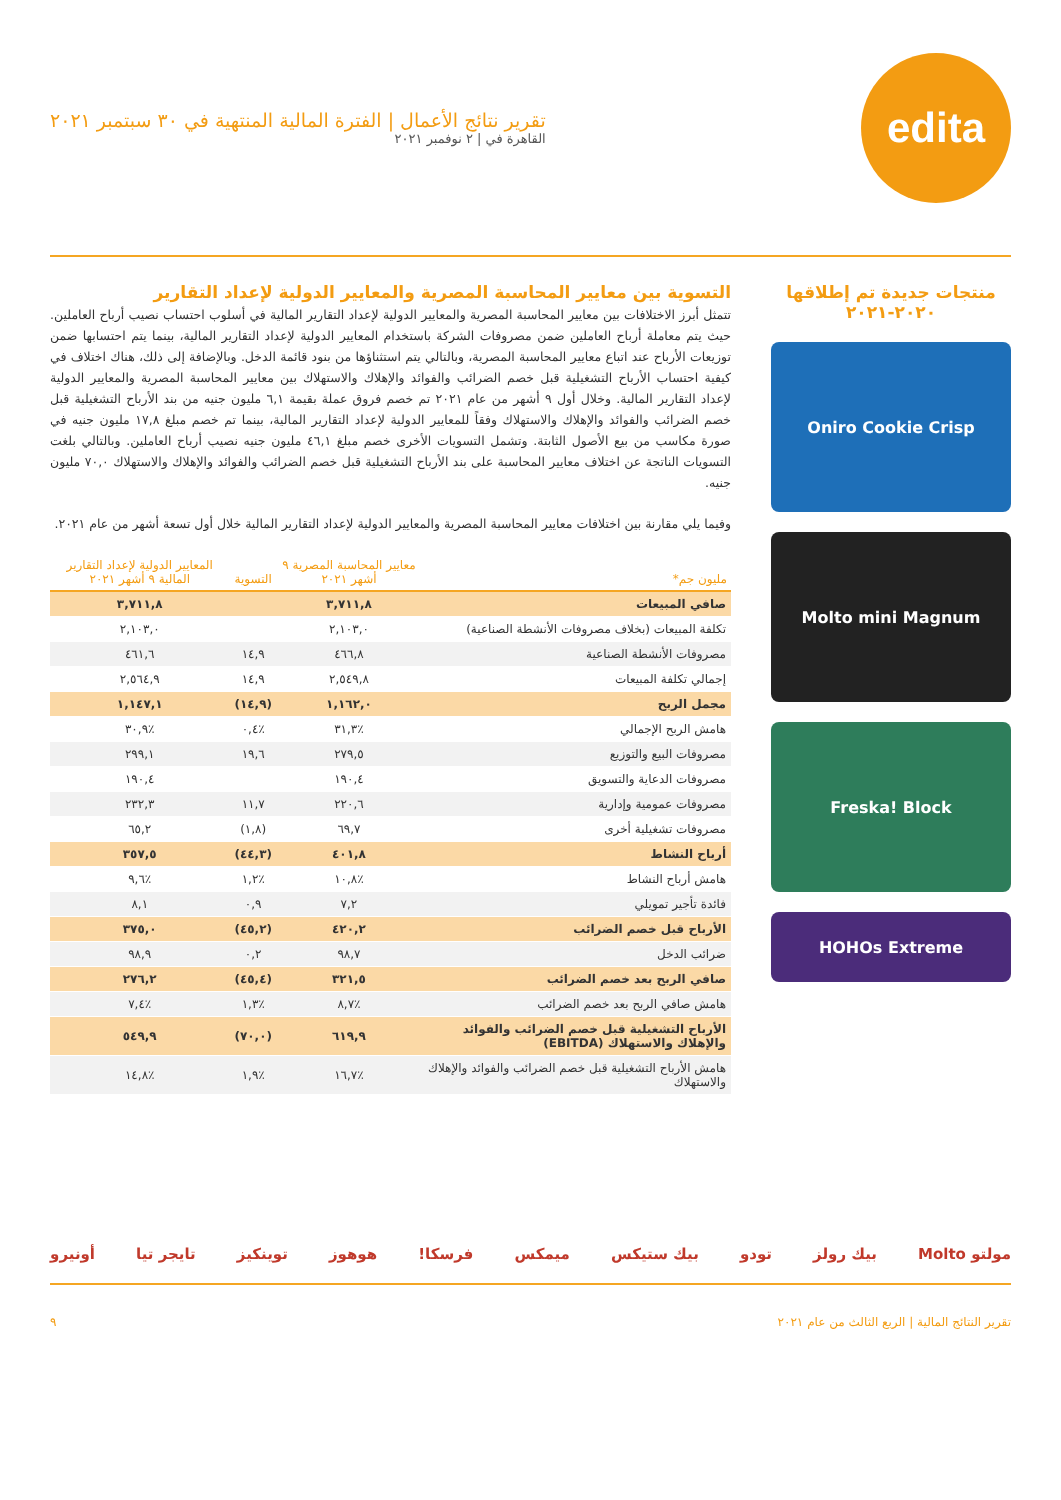edita
تقرير نتائج الأعمال | الفترة المالية المنتهية في ٣٠ سبتمبر ٢٠٢١
القاهرة في | ٢ نوفمبر ٢٠٢١
منتجات جديدة تم إطلاقها
٢٠٢٠-٢٠٢١
Oniro Cookie Crisp
Molto mini Magnum
Freska! Block
HOHOs Extreme
التسوية بين معايير المحاسبة المصرية والمعايير الدولية لإعداد التقارير
تتمثل أبرز الاختلافات بين معايير المحاسبة المصرية والمعايير الدولية لإعداد التقارير المالية في أسلوب احتساب نصيب أرباح العاملين. حيث يتم معاملة أرباح العاملين ضمن مصروفات الشركة باستخدام المعايير الدولية لإعداد التقارير المالية، بينما يتم احتسابها ضمن توزيعات الأرباح عند اتباع معايير المحاسبة المصرية، وبالتالي يتم استثناؤها من بنود قائمة الدخل. وبالإضافة إلى ذلك، هناك اختلاف في كيفية احتساب الأرباح التشغيلية قبل خصم الضرائب والفوائد والإهلاك والاستهلاك بين معايير المحاسبة المصرية والمعايير الدولية لإعداد التقارير المالية. وخلال أول ٩ أشهر من عام ٢٠٢١ تم خصم فروق عملة بقيمة ٦,١ مليون جنيه من بند الأرباح التشغيلية قبل خصم الضرائب والفوائد والإهلاك والاستهلاك وفقاً للمعايير الدولية لإعداد التقارير المالية، بينما تم خصم مبلغ ١٧,٨ مليون جنيه في صورة مكاسب من بيع الأصول الثابتة. وتشمل التسويات الأخرى خصم مبلغ ٤٦,١ مليون جنيه نصيب أرباح العاملين. وبالتالي بلغت التسويات الناتجة عن اختلاف معايير المحاسبة على بند الأرباح التشغيلية قبل خصم الضرائب والفوائد والإهلاك والاستهلاك ٧٠,٠ مليون جنيه.
وفيما يلي مقارنة بين اختلافات معايير المحاسبة المصرية والمعايير الدولية لإعداد التقارير المالية خلال أول تسعة أشهر من عام ٢٠٢١.
| مليون جم* | معايير المحاسبة المصرية ٩ أشهر ٢٠٢١ | التسوية | المعايير الدولية لإعداد التقارير المالية ٩ أشهر ٢٠٢١ |
| --- | --- | --- | --- |
| صافي المبيعات | ٣,٧١١,٨ | | ٣,٧١١,٨ |
| تكلفة المبيعات (بخلاف مصروفات الأنشطة الصناعية) | ٢,١٠٣,٠ | | ٢,١٠٣,٠ |
| مصروفات الأنشطة الصناعية | ٤٦٦,٨ | ١٤,٩ | ٤٦١,٦ |
| إجمالي تكلفة المبيعات | ٢,٥٤٩,٨ | ١٤,٩ | ٢,٥٦٤,٩ |
| مجمل الربح | ١,١٦٢,٠ | (١٤,٩) | ١,١٤٧,١ |
| هامش الربح الإجمالي | ٪٣١,٣ | ٪٠,٤ | ٪٣٠,٩ |
| مصروفات البيع والتوزيع | ٢٧٩,٥ | ١٩,٦ | ٢٩٩,١ |
| مصروفات الدعاية والتسويق | ١٩٠,٤ | | ١٩٠,٤ |
| مصروفات عمومية وإدارية | ٢٢٠,٦ | ١١,٧ | ٢٣٢,٣ |
| مصروفات تشغيلية أخرى | ٦٩,٧ | (١,٨) | ٦٥,٢ |
| أرباح النشاط | ٤٠١,٨ | (٤٤,٣) | ٣٥٧,٥ |
| هامش أرباح النشاط | ٪١٠,٨ | ٪١,٢ | ٪٩,٦ |
| فائدة تأجير تمويلي | ٧,٢ | ٠,٩ | ٨,١ |
| الأرباح قبل خصم الضرائب | ٤٢٠,٢ | (٤٥,٢) | ٣٧٥,٠ |
| ضرائب الدخل | ٩٨,٧ | ٠,٢ | ٩٨,٩ |
| صافي الربح بعد خصم الضرائب | ٣٢١,٥ | (٤٥,٤) | ٢٧٦,٢ |
| هامش صافي الربح بعد خصم الضرائب | ٪٨,٧ | ٪١,٣ | ٪٧,٤ |
| الأرباح التشغيلية قبل خصم الضرائب والفوائد والإهلاك والاستهلاك (EBITDA) | ٦١٩,٩ | (٧٠,٠) | ٥٤٩,٩ |
| هامش الأرباح التشغيلية قبل خصم الضرائب والفوائد والإهلاك والاستهلاك | ٪١٦,٧ | ٪١,٩ | ٪١٤,٨ |
مولتو Molto بيك رولز تودو بيك ستيكس ميمكس فرسكا! هوهوز توينكيز تايجر تيا أونيرو
تقرير النتائج المالية | الربع الثالث من عام ٢٠٢١ ٩